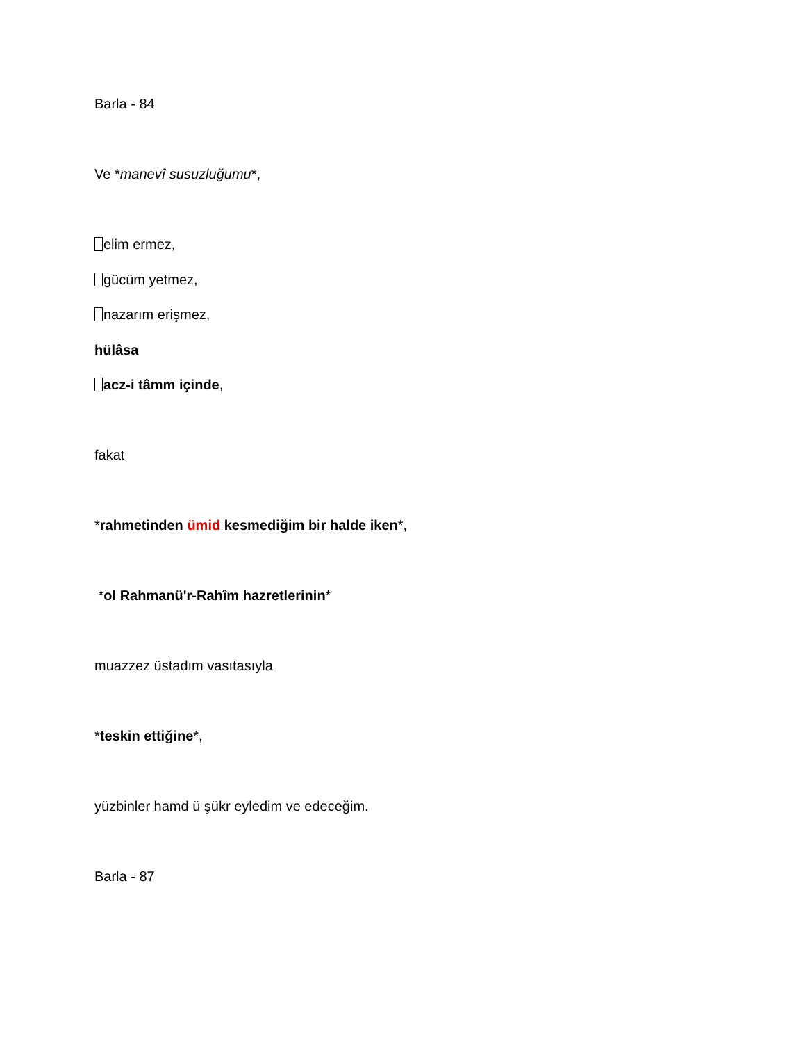Barla - 84
Ve *manevî susuzluğumu*,
elim ermez,
gücüm yetmez,
nazarım erişmez,
hülâsa
acz-i tâmm içinde,
fakat
*rahmetinden ümid kesmediğim bir halde iken*,
*ol Rahmanü'r-Rahîm hazretlerinin*
muazzez üstadım vasıtasıyla
*teskin ettiğine*,
yüzbinler hamd ü şükr eyledim ve edeceğim.
Barla - 87